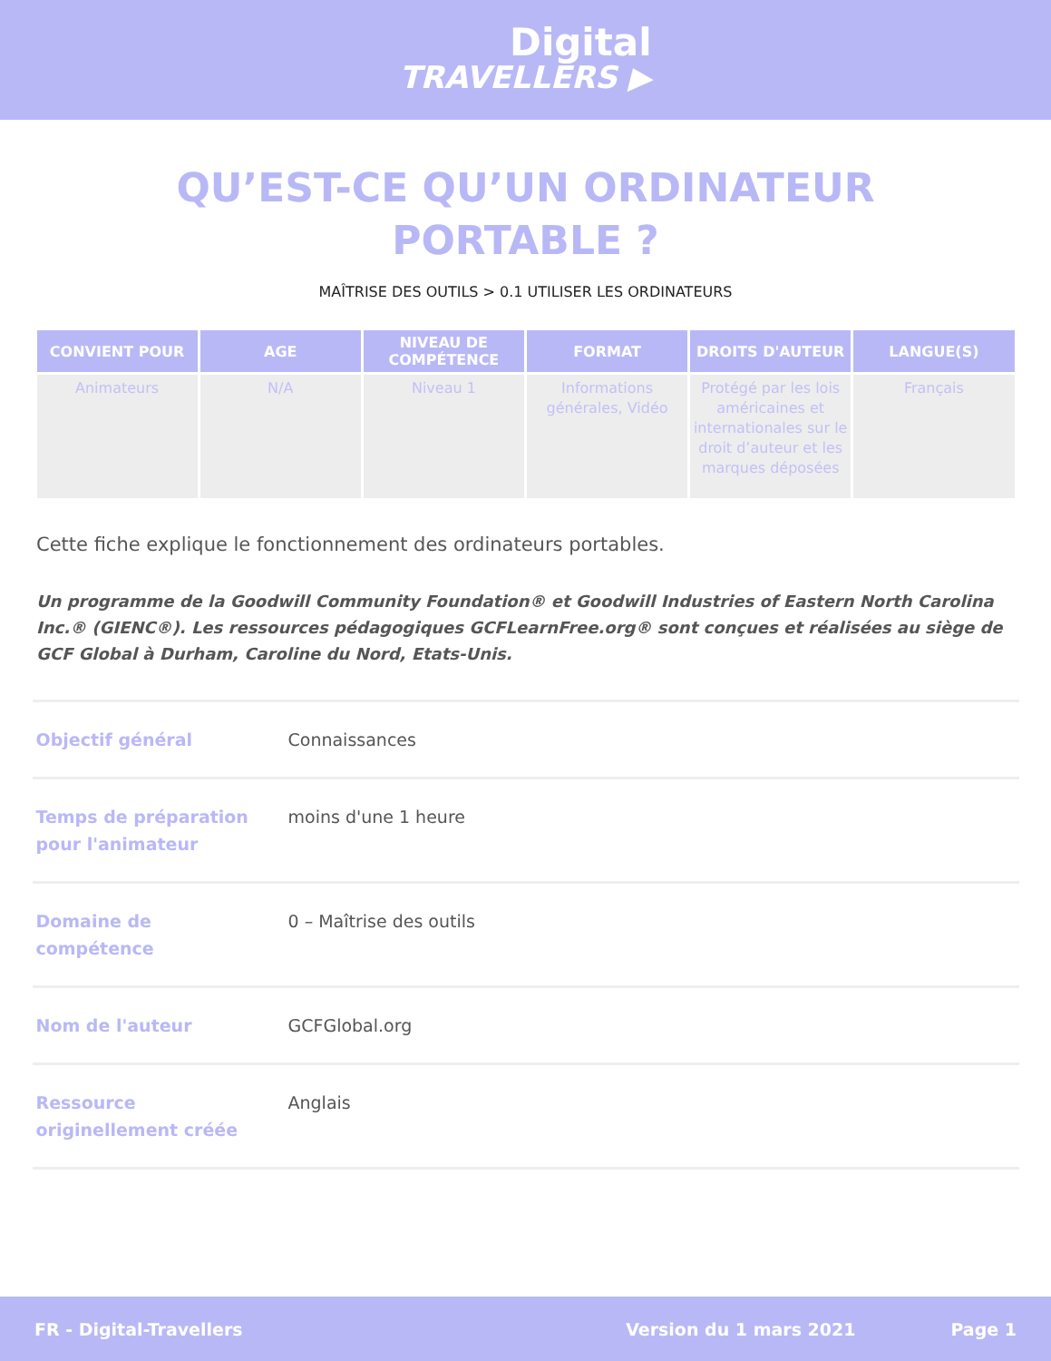Digital
TRAVELLERS ▶
QU’EST-CE QU’UN ORDINATEUR
PORTABLE ?
MAÎTRISE DES OUTILS > 0.1 UTILISER LES ORDINATEURS
| CONVIENT POUR | AGE | NIVEAU DE COMPÉTENCE | FORMAT | DROITS D'AUTEUR | LANGUE(S) |
| --- | --- | --- | --- | --- | --- |
| Animateurs | N/A | Niveau 1 | Informations générales, Vidéo | Protégé par les lois américaines et internationales sur le droit d’auteur et les marques déposées | Français |
Cette fiche explique le fonctionnement des ordinateurs portables.
Un programme de la Goodwill Community Foundation® et Goodwill Industries of Eastern North Carolina Inc.® (GIENC®). Les ressources pédagogiques GCFLearnFree.org® sont conçues et réalisées au siège de GCF Global à Durham, Caroline du Nord, Etats-Unis.
| Objectif général | Connaissances |
| Temps de préparation pour l'animateur | moins d'une 1 heure |
| Domaine de compétence | 0 – Maîtrise des outils |
| Nom de l'auteur | GCFGlobal.org |
| Ressource originellement créée | Anglais |
FR - Digital-Travellers Version du 1 mars 2021 Page 1